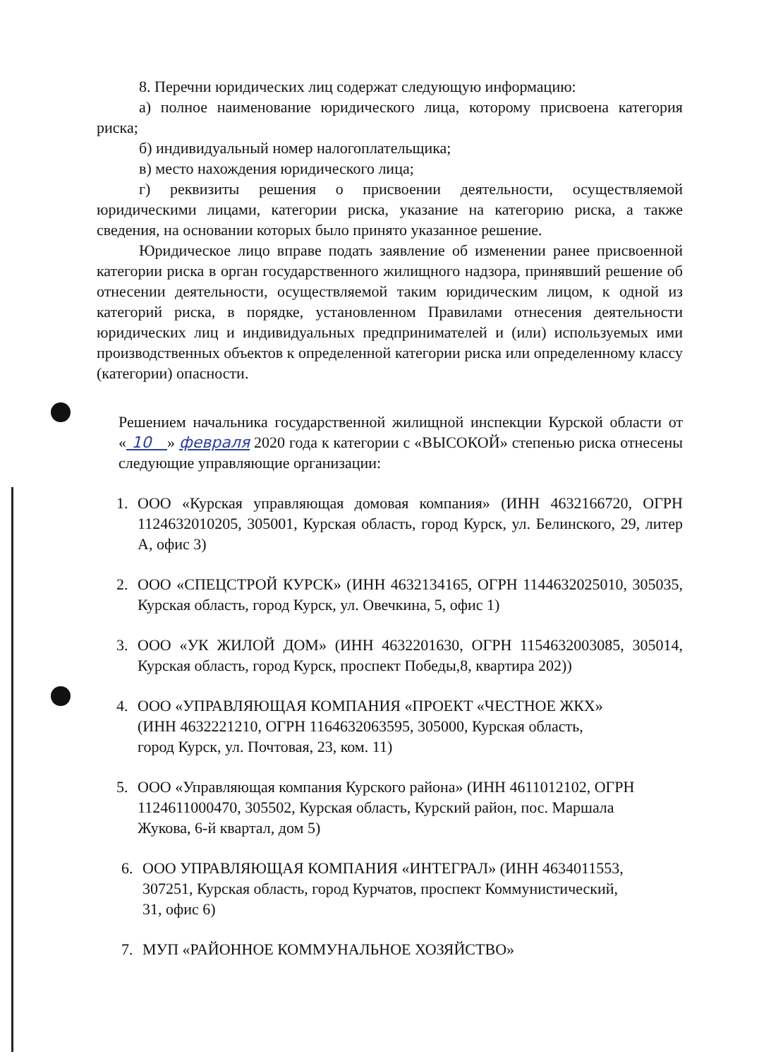8. Перечни юридических лиц содержат следующую информацию:
а) полное наименование юридического лица, которому присвоена категория риска;
б) индивидуальный номер налогоплательщика;
в) место нахождения юридического лица;
г) реквизиты решения о присвоении деятельности, осуществляемой юридическими лицами, категории риска, указание на категорию риска, а также сведения, на основании которых было принято указанное решение.
Юридическое лицо вправе подать заявление об изменении ранее присвоенной категории риска в орган государственного жилищного надзора, принявший решение об отнесении деятельности, осуществляемой таким юридическим лицом, к одной из категорий риска, в порядке, установленном Правилами отнесения деятельности юридических лиц и индивидуальных предпринимателей и (или) используемых ими производственных объектов к определенной категории риска или определенному классу (категории) опасности.
Решением начальника государственной жилищной инспекции Курской области от « 10 » февраля 2020 года к категории с «ВЫСОКОЙ» степенью риска отнесены следующие управляющие организации:
1. ООО «Курская управляющая домовая компания» (ИНН 4632166720, ОГРН 1124632010205, 305001, Курская область, город Курск, ул. Белинского, 29, литер А, офис 3)
2. ООО «СПЕЦСТРОЙ КУРСК» (ИНН 4632134165, ОГРН 1144632025010, 305035, Курская область, город Курск, ул. Овечкина, 5, офис 1)
3. ООО «УК ЖИЛОЙ ДОМ» (ИНН 4632201630, ОГРН 1154632003085, 305014, Курская область, город Курск, проспект Победы,8, квартира 202))
4. ООО «УПРАВЛЯЮЩАЯ КОМПАНИЯ «ПРОЕКТ «ЧЕСТНОЕ ЖКХ» (ИНН 4632221210, ОГРН 1164632063595, 305000, Курская область, город Курск, ул. Почтовая, 23, ком. 11)
5. ООО «Управляющая компания Курского района» (ИНН 4611012102, ОГРН 1124611000470, 305502, Курская область, Курский район, пос. Маршала Жукова, 6-й квартал, дом 5)
6. ООО УПРАВЛЯЮЩАЯ КОМПАНИЯ «ИНТЕГРАЛ» (ИНН 4634011553, 307251, Курская область, город Курчатов, проспект Коммунистический, 31, офис 6)
7. МУП «РАЙОННОЕ КОММУНАЛЬНОЕ ХОЗЯЙСТВО»